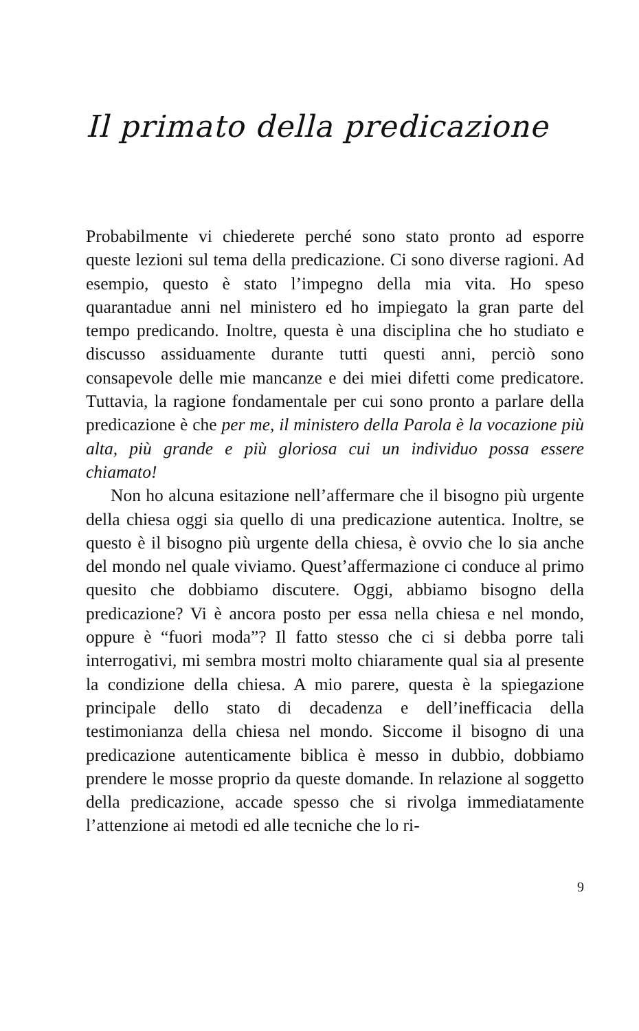Il primato della predicazione
Probabilmente vi chiederete perché sono stato pronto ad esporre queste lezioni sul tema della predicazione. Ci sono diverse ragioni. Ad esempio, questo è stato l’impegno della mia vita. Ho speso quarantadue anni nel ministero ed ho impiegato la gran parte del tempo predicando. Inoltre, questa è una disciplina che ho studiato e discusso assiduamente durante tutti questi anni, perciò sono consapevole delle mie mancanze e dei miei difetti come predicatore. Tuttavia, la ragione fondamentale per cui sono pronto a parlare della predicazione è che per me, il ministero della Parola è la vocazione più alta, più grande e più gloriosa cui un individuo possa essere chiamato!
Non ho alcuna esitazione nell’affermare che il bisogno più urgente della chiesa oggi sia quello di una predicazione autentica. Inoltre, se questo è il bisogno più urgente della chiesa, è ovvio che lo sia anche del mondo nel quale viviamo. Quest’affermazione ci conduce al primo quesito che dobbiamo discutere. Oggi, abbiamo bisogno della predicazione? Vi è ancora posto per essa nella chiesa e nel mondo, oppure è “fuori moda”? Il fatto stesso che ci si debba porre tali interrogativi, mi sembra mostri molto chiaramente qual sia al presente la condizione della chiesa. A mio parere, questa è la spiegazione principale dello stato di decadenza e dell’inefficacia della testimonianza della chiesa nel mondo. Siccome il bisogno di una predicazione autenticamente biblica è messo in dubbio, dobbiamo prendere le mosse proprio da queste domande. In relazione al soggetto della predicazione, accade spesso che si rivolga immediatamente l’attenzione ai metodi ed alle tecniche che lo ri-
9